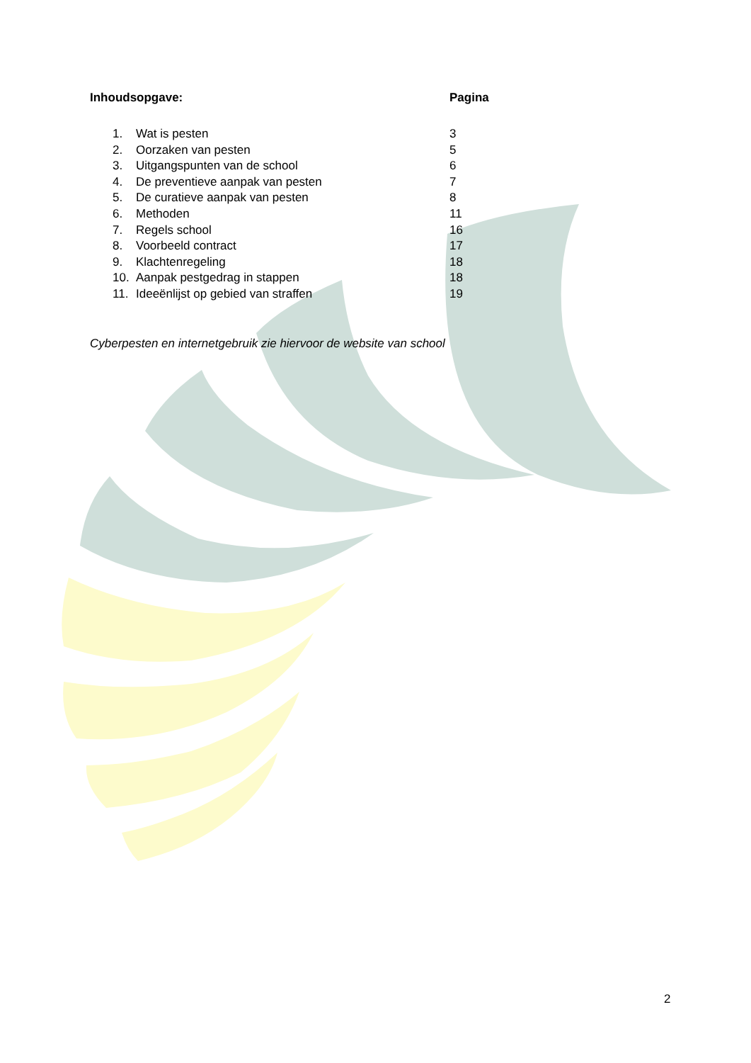Inhoudsopgave: Pagina
1. Wat is pesten 3
2. Oorzaken van pesten 5
3. Uitgangspunten van de school 6
4. De preventieve aanpak van pesten 7
5. De curatieve aanpak van pesten 8
6. Methoden 11
7. Regels school 16
8. Voorbeeld contract 17
9. Klachtenregeling 18
10. Aanpak pestgedrag in stappen 18
11. Ideeënlijst op gebied van straffen 19
Cyberpesten en internetgebruik zie hiervoor de website van school
2